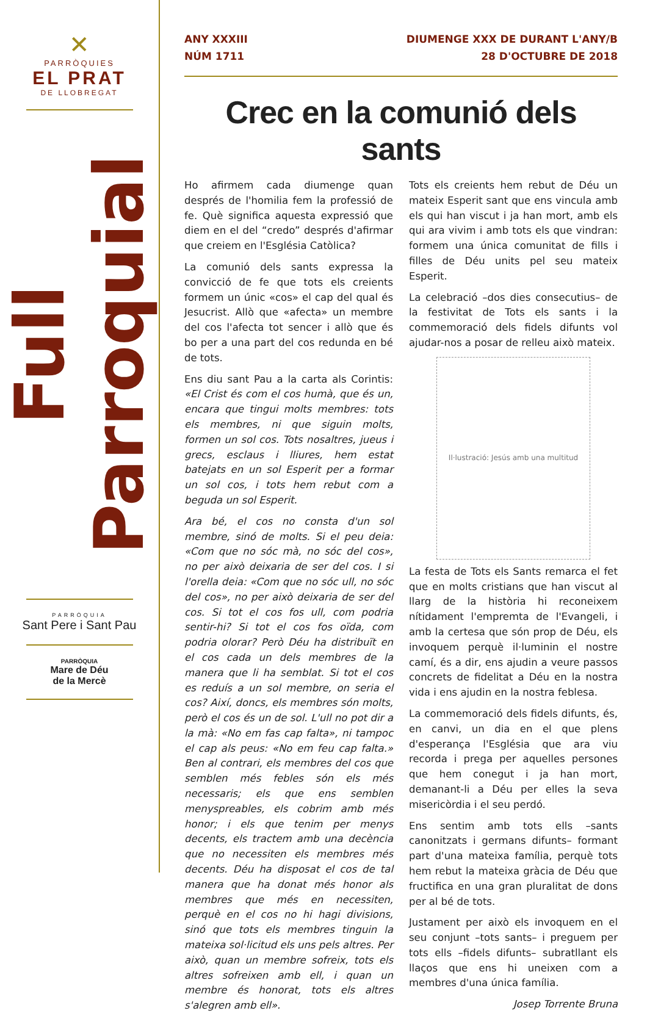✕
PARRÒQUIES
EL PRAT
DE LLOBREGAT
Full Parroquial
PARRÒQUIA
Sant Pere i Sant Pau
PARRÒQUIA
Mare de Déu
de la Mercè
ANY XXXIII
NÚM 1711
DIUMENGE XXX DE DURANT L'ANY/B
28 D'OCTUBRE DE 2018
Crec en la comunió dels sants
Ho afirmem cada diumenge quan després de l'homilia fem la professió de fe. Què significa aquesta expressió que diem en el del “credo” després d'afirmar que creiem en l'Església Catòlica?
La comunió dels sants expressa la convicció de fe que tots els creients formem un únic «cos» el cap del qual és Jesucrist. Allò que «afecta» un membre del cos l'afecta tot sencer i allò que és bo per a una part del cos redunda en bé de tots.
Ens diu sant Pau a la carta als Corintis: «El Crist és com el cos humà, que és un, encara que tingui molts membres: tots els membres, ni que siguin molts, formen un sol cos. Tots nosaltres, jueus i grecs, esclaus i lliures, hem estat batejats en un sol Esperit per a formar un sol cos, i tots hem rebut com a beguda un sol Esperit.
Ara bé, el cos no consta d'un sol membre, sinó de molts. Si el peu deia: «Com que no sóc mà, no sóc del cos», no per això deixaria de ser del cos. I si l'orella deia: «Com que no sóc ull, no sóc del cos», no per això deixaria de ser del cos. Si tot el cos fos ull, com podria sentir-hi? Si tot el cos fos oïda, com podria olorar? Però Déu ha distribuït en el cos cada un dels membres de la manera que li ha semblat. Si tot el cos es reduís a un sol membre, on seria el cos? Així, doncs, els membres són molts, però el cos és un de sol. L'ull no pot dir a la mà: «No em fas cap falta», ni tampoc el cap als peus: «No em feu cap falta.» Ben al contrari, els membres del cos que semblen més febles són els més necessaris; els que ens semblen menyspreables, els cobrim amb més honor; i els que tenim per menys decents, els tractem amb una decència que no necessiten els membres més decents. Déu ha disposat el cos de tal manera que ha donat més honor als membres que més en necessiten, perquè en el cos no hi hagi divisions, sinó que tots els membres tinguin la mateixa sol·licitud els uns pels altres. Per això, quan un membre sofreix, tots els altres sofreixen amb ell, i quan un membre és honorat, tots els altres s'alegren amb ell».
Tots els creients hem rebut de Déu un mateix Esperit sant que ens vincula amb els qui han viscut i ja han mort, amb els qui ara vivim i amb tots els que vindran: formem una única comunitat de fills i filles de Déu units pel seu mateix Esperit.
La celebració –dos dies consecutius– de la festivitat de Tots els sants i la commemoració dels fidels difunts vol ajudar-nos a posar de relleu això mateix.
Il·lustració: Jesús amb una multitud
La festa de Tots els Sants remarca el fet que en molts cristians que han viscut al llarg de la història hi reconeixem nítidament l'empremta de l'Evangeli, i amb la certesa que són prop de Déu, els invoquem perquè il·luminin el nostre camí, és a dir, ens ajudin a veure passos concrets de fidelitat a Déu en la nostra vida i ens ajudin en la nostra feblesa.
La commemoració dels fidels difunts, és, en canvi, un dia en el que plens d'esperança l'Església que ara viu recorda i prega per aquelles persones que hem conegut i ja han mort, demanant-li a Déu per elles la seva misericòrdia i el seu perdó.
Ens sentim amb tots ells –sants canonitzats i germans difunts– formant part d'una mateixa família, perquè tots hem rebut la mateixa gràcia de Déu que fructifica en una gran pluralitat de dons per al bé de tots.
Justament per això els invoquem en el seu conjunt –tots sants– i preguem per tots ells –fidels difunts– subratllant els llaços que ens hi uneixen com a membres d'una única família.
Josep Torrente Bruna